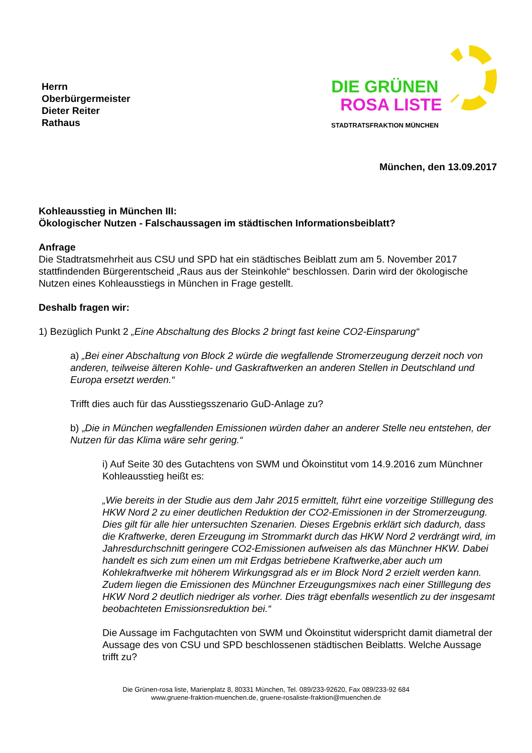Herrn
Oberbürgermeister
Dieter Reiter
Rathaus
DIE GRÜNEN
ROSA LISTE
STADTRATSFRAKTION MÜNCHEN
München, den 13.09.2017
Kohleausstieg in München III:
Ökologischer Nutzen - Falschaussagen im städtischen Informationsbeiblatt?
Anfrage
Die Stadtratsmehrheit aus CSU und SPD hat ein städtisches Beiblatt zum am 5. November 2017 stattfindenden Bürgerentscheid „Raus aus der Steinkohle“ beschlossen. Darin wird der ökologische Nutzen eines Kohleausstiegs in München in Frage gestellt.
Deshalb fragen wir:
1) Bezüglich Punkt 2 „Eine Abschaltung des Blocks 2 bringt fast keine CO2-Einsparung“
a) „Bei einer Abschaltung von Block 2 würde die wegfallende Stromerzeugung derzeit noch von anderen, teilweise älteren Kohle- und Gaskraftwerken an anderen Stellen in Deutschland und Europa ersetzt werden.“
Trifft dies auch für das Ausstiegsszenario GuD-Anlage zu?
b) „Die in München wegfallenden Emissionen würden daher an anderer Stelle neu entstehen, der Nutzen für das Klima wäre sehr gering.“
i) Auf Seite 30 des Gutachtens von SWM und Ökoinstitut vom 14.9.2016 zum Münchner Kohleausstieg heißt es:
„Wie bereits in der Studie aus dem Jahr 2015 ermittelt, führt eine vorzeitige Stilllegung des HKW Nord 2 zu einer deutlichen Reduktion der CO2-Emissionen in der Stromerzeugung. Dies gilt für alle hier untersuchten Szenarien. Dieses Ergebnis erklärt sich dadurch, dass die Kraftwerke, deren Erzeugung im Strommarkt durch das HKW Nord 2 verdrängt wird, im Jahresdurchschnitt geringere CO2-Emissionen aufweisen als das Münchner HKW. Dabei handelt es sich zum einen um mit Erdgas betriebene Kraftwerke,aber auch um Kohlekraftwerke mit höherem Wirkungsgrad als er im Block Nord 2 erzielt werden kann. Zudem liegen die Emissionen des Münchner Erzeugungsmixes nach einer Stilllegung des HKW Nord 2 deutlich niedriger als vorher. Dies trägt ebenfalls wesentlich zu der insgesamt beobachteten Emissionsreduktion bei.“
Die Aussage im Fachgutachten von SWM und Ökoinstitut widerspricht damit diametral der Aussage des von CSU und SPD beschlossenen städtischen Beiblatts. Welche Aussage trifft zu?
Die Grünen-rosa liste, Marienplatz 8, 80331 München, Tel. 089/233-92620, Fax 089/233-92 684
www.gruene-fraktion-muenchen.de, gruene-rosaliste-fraktion@muenchen.de